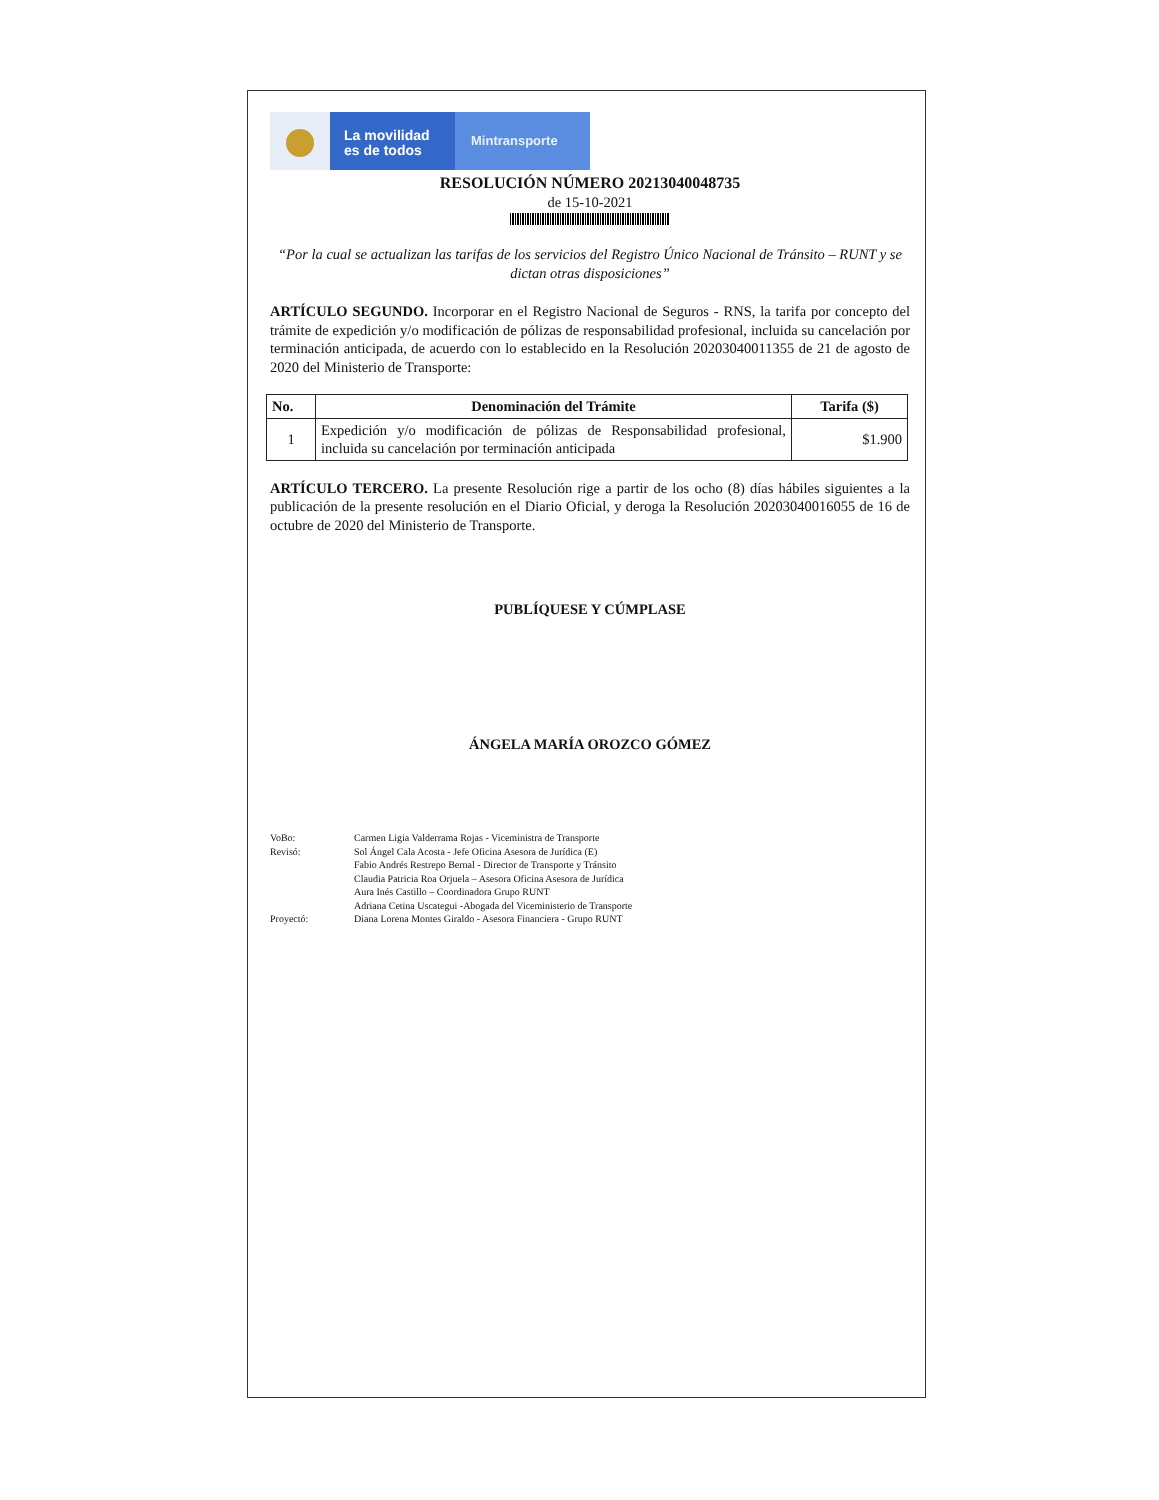La movilidad
es de todos
Mintransporte
RESOLUCIÓN NÚMERO 20213040048735
de 15-10-2021
“Por la cual se actualizan las tarifas de los servicios del Registro Único Nacional de Tránsito – RUNT y se dictan otras disposiciones”
ARTÍCULO SEGUNDO. Incorporar en el Registro Nacional de Seguros - RNS, la tarifa por concepto del trámite de expedición y/o modificación de pólizas de responsabilidad profesional, incluida su cancelación por terminación anticipada, de acuerdo con lo establecido en la Resolución 20203040011355 de 21 de agosto de 2020 del Ministerio de Transporte:
| No. | Denominación del Trámite | Tarifa ($) |
| --- | --- | --- |
| 1 | Expedición y/o modificación de pólizas de Responsabilidad profesional, incluida su cancelación por terminación anticipada | $1.900 |
ARTÍCULO TERCERO. La presente Resolución rige a partir de los ocho (8) días hábiles siguientes a la publicación de la presente resolución en el Diario Oficial, y deroga la Resolución 20203040016055 de 16 de octubre de 2020 del Ministerio de Transporte.
PUBLÍQUESE Y CÚMPLASE
ÁNGELA MARÍA OROZCO GÓMEZ
VoBo: Carmen Ligia Valderrama Rojas - Viceministra de Transporte Revisó: Sol Ángel Cala Acosta - Jefe Oficina Asesora de Jurídica (E)
Fabio Andrés Restrepo Bernal - Director de Transporte y Tránsito
Claudia Patricia Roa Orjuela – Asesora Oficina Asesora de Jurídica
Aura Inés Castillo – Coordinadora Grupo RUNT
Adriana Cetina Uscategui -Abogada del Viceministerio de Transporte Proyectó: Diana Lorena Montes Giraldo - Asesora Financiera - Grupo RUNT